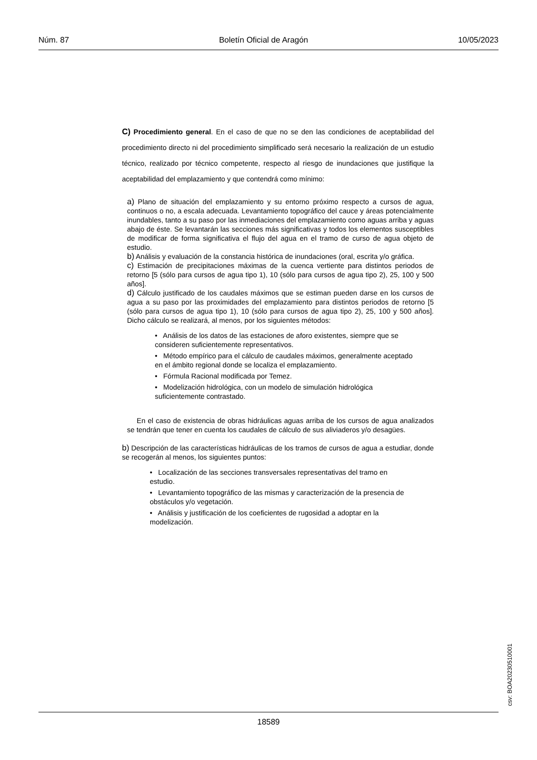Núm. 87 Boletín Oficial de Aragón 10/05/2023
C) Procedimiento general. En el caso de que no se den las condiciones de aceptabilidad del procedimiento directo ni del procedimiento simplificado será necesario la realización de un estudio técnico, realizado por técnico competente, respecto al riesgo de inundaciones que justifique la aceptabilidad del emplazamiento y que contendrá como mínimo:
a) Plano de situación del emplazamiento y su entorno próximo respecto a cursos de agua, continuos o no, a escala adecuada. Levantamiento topográfico del cauce y áreas potencialmente inundables, tanto a su paso por las inmediaciones del emplazamiento como aguas arriba y aguas abajo de éste. Se levantarán las secciones más significativas y todos los elementos susceptibles de modificar de forma significativa el flujo del agua en el tramo de curso de agua objeto de estudio.
b) Análisis y evaluación de la constancia histórica de inundaciones (oral, escrita y/o gráfica.
c) Estimación de precipitaciones máximas de la cuenca vertiente para distintos periodos de retorno [5 (sólo para cursos de agua tipo 1), 10 (sólo para cursos de agua tipo 2), 25, 100 y 500 años].
d) Cálculo justificado de los caudales máximos que se estiman pueden darse en los cursos de agua a su paso por las proximidades del emplazamiento para distintos periodos de retorno [5 (sólo para cursos de agua tipo 1), 10 (sólo para cursos de agua tipo 2), 25, 100 y 500 años]. Dicho cálculo se realizará, al menos, por los siguientes métodos:
• Análisis de los datos de las estaciones de aforo existentes, siempre que se consideren suficientemente representativos.
• Método empírico para el cálculo de caudales máximos, generalmente aceptado en el ámbito regional donde se localiza el emplazamiento.
• Fórmula Racional modificada por Temez.
• Modelización hidrológica, con un modelo de simulación hidrológica suficientemente contrastado.
En el caso de existencia de obras hidráulicas aguas arriba de los cursos de agua analizados se tendrán que tener en cuenta los caudales de cálculo de sus aliviaderos y/o desagües.
b) Descripción de las características hidráulicas de los tramos de cursos de agua a estudiar, donde se recogerán al menos, los siguientes puntos:
• Localización de las secciones transversales representativas del tramo en estudio.
• Levantamiento topográfico de las mismas y caracterización de la presencia de obstáculos y/o vegetación.
• Análisis y justificación de los coeficientes de rugosidad a adoptar en la modelización.
csv: BOA20230510001
18589